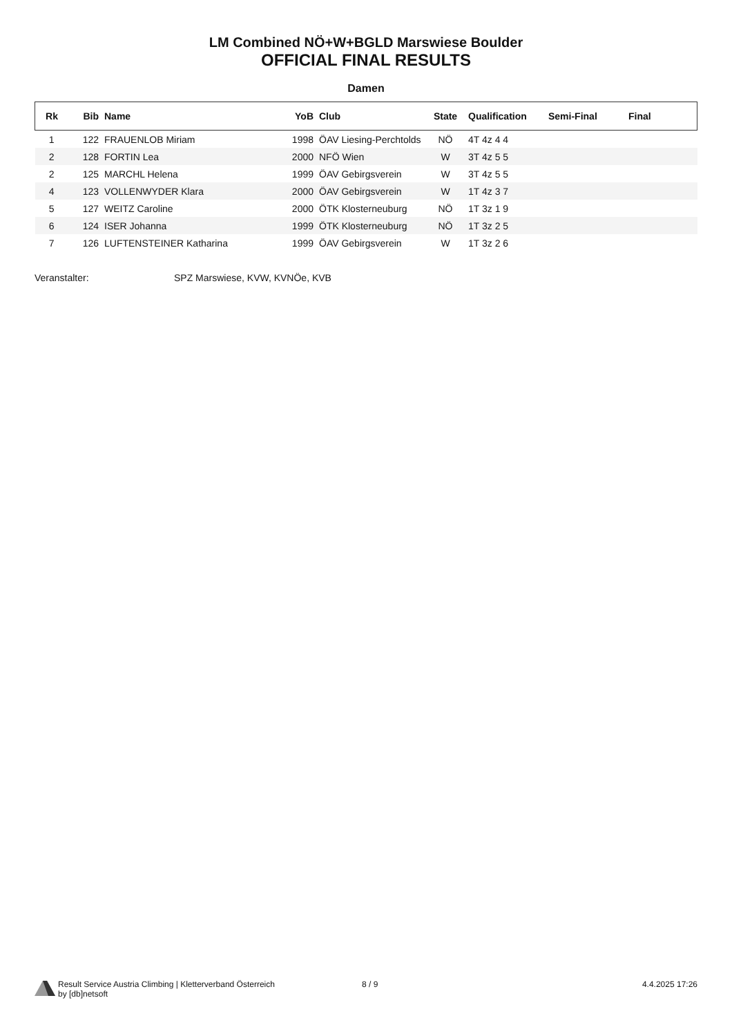LM Combined NÖ+W+BGLD Marswiese Boulder
OFFICIAL FINAL RESULTS
Damen
| Rk | Bib | Name | YoB | Club | State | Qualification | Semi-Final | Final |
| --- | --- | --- | --- | --- | --- | --- | --- | --- |
| 1 | 122 | FRAUENLOB Miriam | 1998 | ÖAV Liesing-Perchtolds | NÖ | 4T 4z 4 4 | | |
| 2 | 128 | FORTIN Lea | 2000 | NFÖ Wien | W | 3T 4z 5 5 | | |
| 2 | 125 | MARCHL Helena | 1999 | ÖAV Gebirgsverein | W | 3T 4z 5 5 | | |
| 4 | 123 | VOLLENWYDER Klara | 2000 | ÖAV Gebirgsverein | W | 1T 4z 3 7 | | |
| 5 | 127 | WEITZ Caroline | 2000 | ÖTK Klosterneuburg | NÖ | 1T 3z 1 9 | | |
| 6 | 124 | ISER Johanna | 1999 | ÖTK Klosterneuburg | NÖ | 1T 3z 2 5 | | |
| 7 | 126 | LUFTENSTEINER Katharina | 1999 | ÖAV Gebirgsverein | W | 1T 3z 2 6 | | |
Veranstalter: SPZ Marswiese, KVW, KVNÖe, KVB
Result Service Austria Climbing | Kletterverband Österreich
by [db]netsoft
8 / 9 4.4.2025 17:26